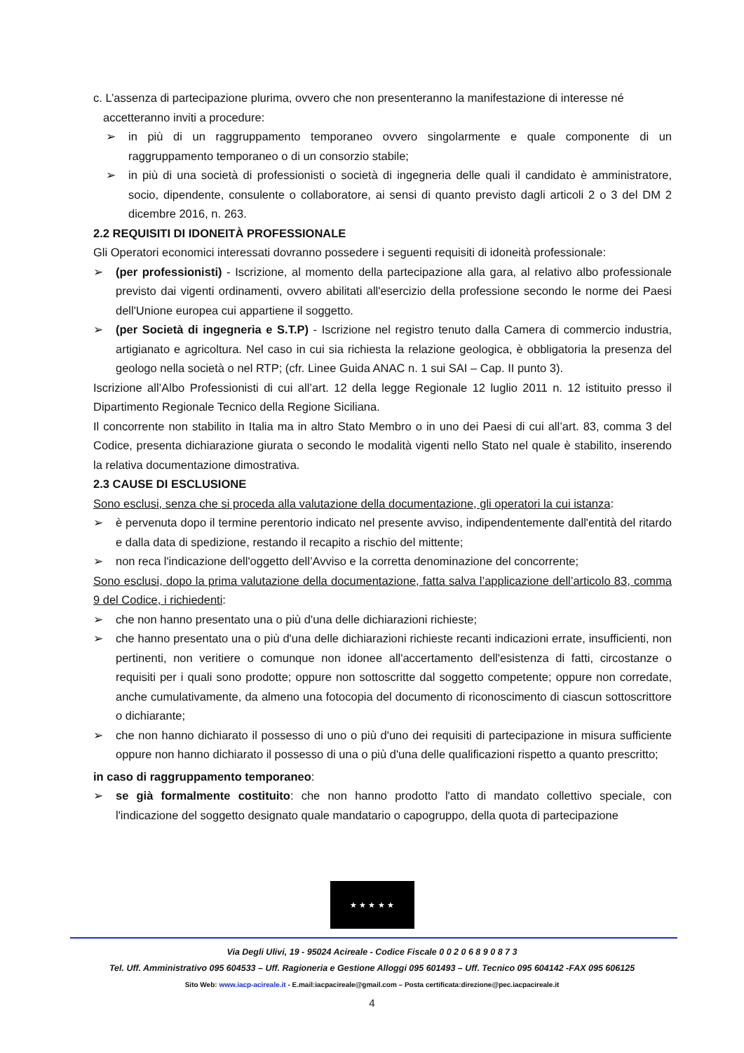c. L’assenza di partecipazione plurima, ovvero che non presenteranno la manifestazione di interesse né
accetteranno inviti a procedure:
➢ in più di un raggruppamento temporaneo ovvero singolarmente e quale componente di un raggruppamento temporaneo o di un consorzio stabile;
➢ in più di una società di professionisti o società di ingegneria delle quali il candidato è amministratore, socio, dipendente, consulente o collaboratore, ai sensi di quanto previsto dagli articoli 2 o 3 del DM 2 dicembre 2016, n. 263.
2.2 REQUISITI DI IDONEITÀ PROFESSIONALE
Gli Operatori economici interessati dovranno possedere i seguenti requisiti di idoneità professionale:
➢ (per professionisti) - Iscrizione, al momento della partecipazione alla gara, al relativo albo professionale previsto dai vigenti ordinamenti, ovvero abilitati all'esercizio della professione secondo le norme dei Paesi dell'Unione europea cui appartiene il soggetto.
➢ (per Società di ingegneria e S.T.P) - Iscrizione nel registro tenuto dalla Camera di commercio industria, artigianato e agricoltura. Nel caso in cui sia richiesta la relazione geologica, è obbligatoria la presenza del geologo nella società o nel RTP; (cfr. Linee Guida ANAC n. 1 sui SAI – Cap. II punto 3).
Iscrizione all’Albo Professionisti di cui all’art. 12 della legge Regionale 12 luglio 2011 n. 12 istituito presso il Dipartimento Regionale Tecnico della Regione Siciliana.
Il concorrente non stabilito in Italia ma in altro Stato Membro o in uno dei Paesi di cui all’art. 83, comma 3 del Codice, presenta dichiarazione giurata o secondo le modalità vigenti nello Stato nel quale è stabilito, inserendo la relativa documentazione dimostrativa.
2.3 CAUSE DI ESCLUSIONE
Sono esclusi, senza che si proceda alla valutazione della documentazione, gli operatori la cui istanza:
➢ è pervenuta dopo il termine perentorio indicato nel presente avviso, indipendentemente dall'entità del ritardo e dalla data di spedizione, restando il recapito a rischio del mittente;
➢ non reca l'indicazione dell'oggetto dell’Avviso e la corretta denominazione del concorrente;
Sono esclusi, dopo la prima valutazione della documentazione, fatta salva l’applicazione dell’articolo 83, comma 9 del Codice, i richiedenti:
➢ che non hanno presentato una o più d'una delle dichiarazioni richieste;
➢ che hanno presentato una o più d'una delle dichiarazioni richieste recanti indicazioni errate, insufficienti, non pertinenti, non veritiere o comunque non idonee all'accertamento dell'esistenza di fatti, circostanze o requisiti per i quali sono prodotte; oppure non sottoscritte dal soggetto competente; oppure non corredate, anche cumulativamente, da almeno una fotocopia del documento di riconoscimento di ciascun sottoscrittore o dichiarante;
➢ che non hanno dichiarato il possesso di uno o più d'uno dei requisiti di partecipazione in misura sufficiente oppure non hanno dichiarato il possesso di una o più d'una delle qualificazioni rispetto a quanto prescritto;
in caso di raggruppamento temporaneo:
➢ se già formalmente costituito: che non hanno prodotto l'atto di mandato collettivo speciale, con l'indicazione del soggetto designato quale mandatario o capogruppo, della quota di partecipazione
★ ★ ★ ★ ★
Via Degli Ulivi, 19 - 95024 Acireale - Codice Fiscale 0 0 2 0 6 8 9 0 8 7 3
Tel. Uff. Amministrativo 095 604533 – Uff. Ragioneria e Gestione Alloggi 095 601493 – Uff. Tecnico 095 604142 -FAX 095 606125
Sito Web: www.iacp-acireale.it - E.mail:iacpacireale@gmail.com – Posta certificata:direzione@pec.iacpacireale.it
4